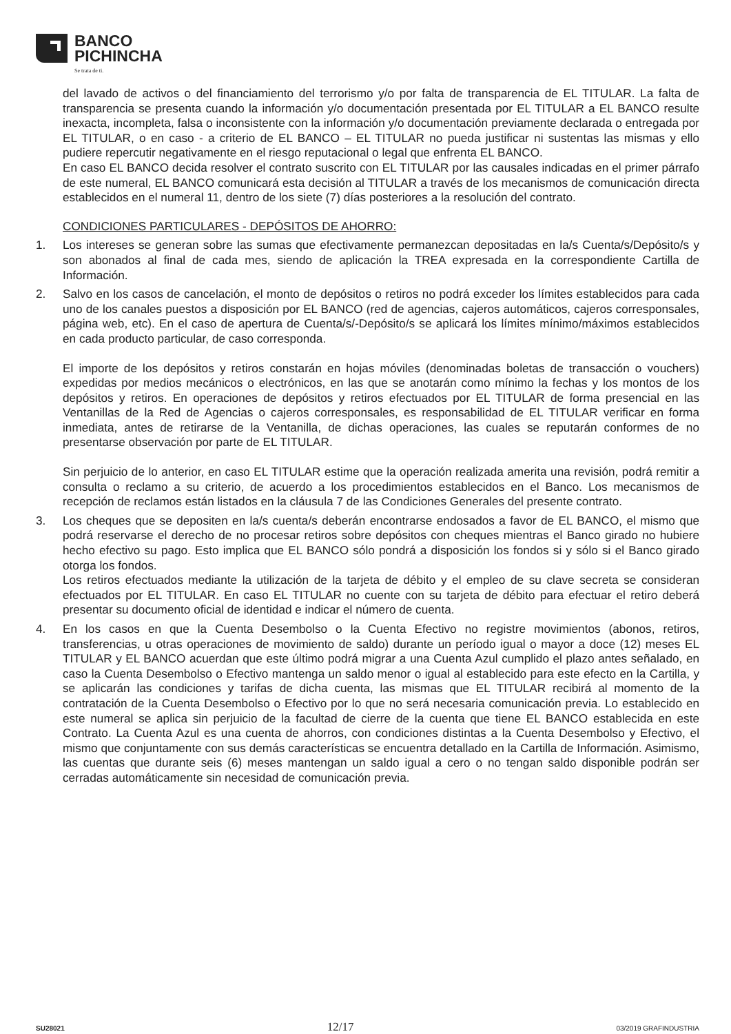BANCO
PICHINCHA
Se trata de ti.
del lavado de activos o del financiamiento del terrorismo y/o por falta de transparencia de EL TITULAR. La falta de transparencia se presenta cuando la información y/o documentación presentada por EL TITULAR a EL BANCO resulte inexacta, incompleta, falsa o inconsistente con la información y/o documentación previamente declarada o entregada por EL TITULAR, o en caso - a criterio de EL BANCO – EL TITULAR no pueda justificar ni sustentas las mismas y ello pudiere repercutir negativamente en el riesgo reputacional o legal que enfrenta EL BANCO.
En caso EL BANCO decida resolver el contrato suscrito con EL TITULAR por las causales indicadas en el primer párrafo de este numeral, EL BANCO comunicará esta decisión al TITULAR a través de los mecanismos de comunicación directa establecidos en el numeral 11, dentro de los siete (7) días posteriores a la resolución del contrato.
CONDICIONES PARTICULARES - DEPÓSITOS DE AHORRO:
1. Los intereses se generan sobre las sumas que efectivamente permanezcan depositadas en la/s Cuenta/s/Depósito/s y son abonados al final de cada mes, siendo de aplicación la TREA expresada en la correspondiente Cartilla de Información.
2. Salvo en los casos de cancelación, el monto de depósitos o retiros no podrá exceder los límites establecidos para cada uno de los canales puestos a disposición por EL BANCO (red de agencias, cajeros automáticos, cajeros corresponsales, página web, etc). En el caso de apertura de Cuenta/s/-Depósito/s se aplicará los límites mínimo/máximos establecidos en cada producto particular, de caso corresponda.
El importe de los depósitos y retiros constarán en hojas móviles (denominadas boletas de transacción o vouchers) expedidas por medios mecánicos o electrónicos, en las que se anotarán como mínimo la fechas y los montos de los depósitos y retiros. En operaciones de depósitos y retiros efectuados por EL TITULAR de forma presencial en las Ventanillas de la Red de Agencias o cajeros corresponsales, es responsabilidad de EL TITULAR verificar en forma inmediata, antes de retirarse de la Ventanilla, de dichas operaciones, las cuales se reputarán conformes de no presentarse observación por parte de EL TITULAR.
Sin perjuicio de lo anterior, en caso EL TITULAR estime que la operación realizada amerita una revisión, podrá remitir a consulta o reclamo a su criterio, de acuerdo a los procedimientos establecidos en el Banco. Los mecanismos de recepción de reclamos están listados en la cláusula 7 de las Condiciones Generales del presente contrato.
3. Los cheques que se depositen en la/s cuenta/s deberán encontrarse endosados a favor de EL BANCO, el mismo que podrá reservarse el derecho de no procesar retiros sobre depósitos con cheques mientras el Banco girado no hubiere hecho efectivo su pago. Esto implica que EL BANCO sólo pondrá a disposición los fondos si y sólo si el Banco girado otorga los fondos.
Los retiros efectuados mediante la utilización de la tarjeta de débito y el empleo de su clave secreta se consideran efectuados por EL TITULAR. En caso EL TITULAR no cuente con su tarjeta de débito para efectuar el retiro deberá presentar su documento oficial de identidad e indicar el número de cuenta.
4. En los casos en que la Cuenta Desembolso o la Cuenta Efectivo no registre movimientos (abonos, retiros, transferencias, u otras operaciones de movimiento de saldo) durante un período igual o mayor a doce (12) meses EL TITULAR y EL BANCO acuerdan que este último podrá migrar a una Cuenta Azul cumplido el plazo antes señalado, en caso la Cuenta Desembolso o Efectivo mantenga un saldo menor o igual al establecido para este efecto en la Cartilla, y se aplicarán las condiciones y tarifas de dicha cuenta, las mismas que EL TITULAR recibirá al momento de la contratación de la Cuenta Desembolso o Efectivo por lo que no será necesaria comunicación previa. Lo establecido en este numeral se aplica sin perjuicio de la facultad de cierre de la cuenta que tiene EL BANCO establecida en este Contrato. La Cuenta Azul es una cuenta de ahorros, con condiciones distintas a la Cuenta Desembolso y Efectivo, el mismo que conjuntamente con sus demás características se encuentra detallado en la Cartilla de Información. Asimismo, las cuentas que durante seis (6) meses mantengan un saldo igual a cero o no tengan saldo disponible podrán ser cerradas automáticamente sin necesidad de comunicación previa.
SU28021 12/17 03/2019 GRAFINDUSTRIA